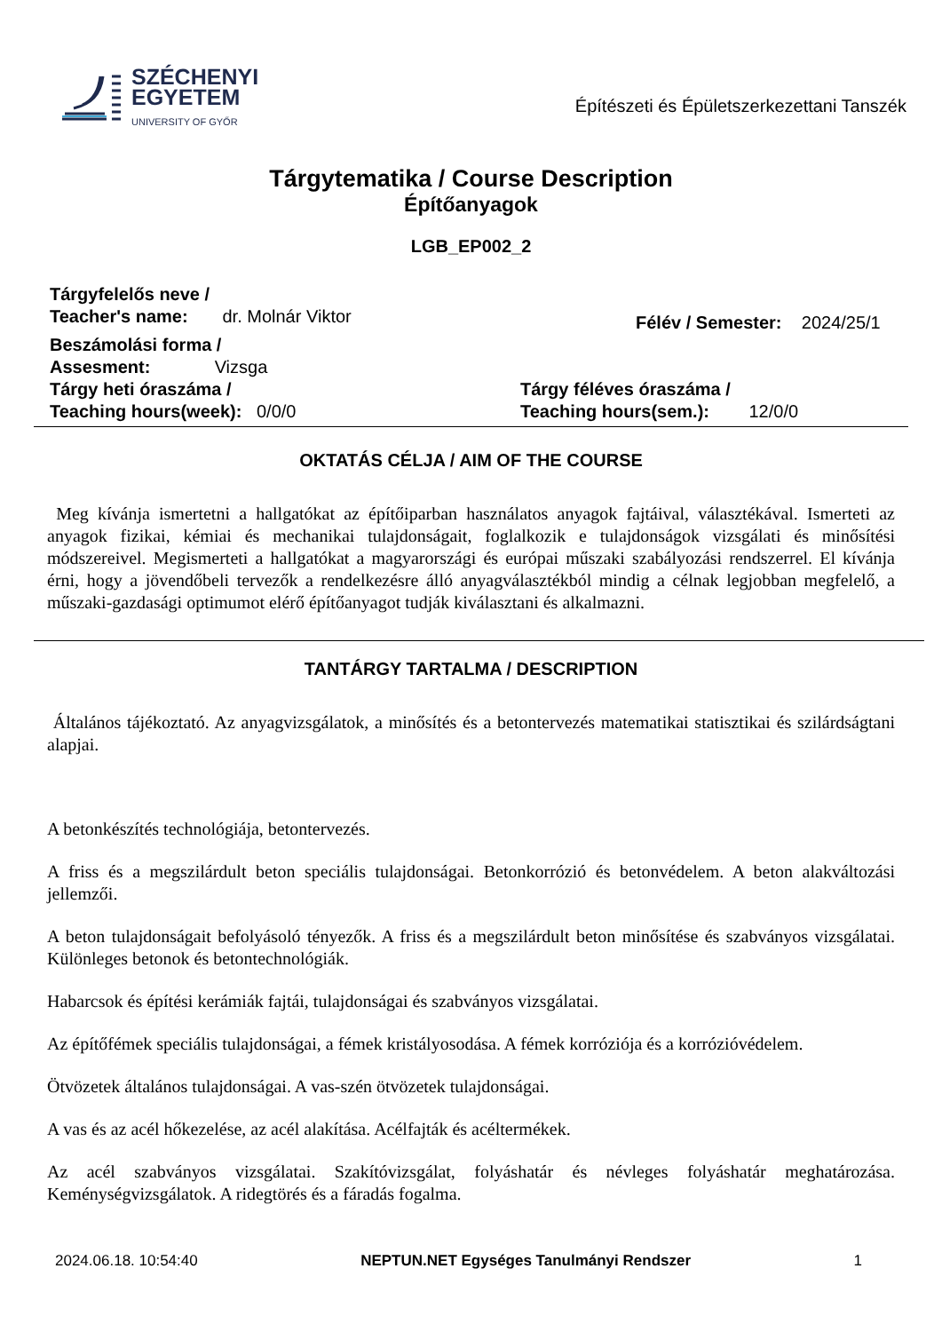SZÉCHENYI
EGYETEM
UNIVERSITY OF GYŐR
Építészeti és Épületszerkezettani Tanszék
Tárgytematika / Course Description
Építőanyagok
LGB_EP002_2
Tárgyfelelős neve /
Teacher's name: dr. Molnár Viktor
Félév / Semester: 2024/25/1
Beszámolási forma /
Assesment: Vizsga
Tárgy heti óraszáma /
Teaching hours(week): 0/0/0
Tárgy féléves óraszáma /
Teaching hours(sem.): 12/0/0
OKTATÁS CÉLJA / AIM OF THE COURSE
Meg kívánja ismertetni a hallgatókat az építőiparban használatos anyagok fajtáival, választékával. Ismerteti az anyagok fizikai, kémiai és mechanikai tulajdonságait, foglalkozik e tulajdonságok vizsgálati és minősítési módszereivel. Megismerteti a hallgatókat a magyarországi és európai műszaki szabályozási rendszerrel. El kívánja érni, hogy a jövendőbeli tervezők a rendelkezésre álló anyagválasztékból mindig a célnak legjobban megfelelő, a műszaki-gazdasági optimumot elérő építőanyagot tudják kiválasztani és alkalmazni.
TANTÁRGY TARTALMA / DESCRIPTION
Általános tájékoztató. Az anyagvizsgálatok, a minősítés és a betontervezés matematikai statisztikai és szilárdságtani alapjai.
A betonkészítés technológiája, betontervezés.
A friss és a megszilárdult beton speciális tulajdonságai. Betonkorrózió és betonvédelem. A beton alakváltozási jellemzői.
A beton tulajdonságait befolyásoló tényezők. A friss és a megszilárdult beton minősítése és szabványos vizsgálatai. Különleges betonok és betontechnológiák.
Habarcsok és építési kerámiák fajtái, tulajdonságai és szabványos vizsgálatai.
Az építőfémek speciális tulajdonságai, a fémek kristályosodása. A fémek korróziója és a korrózióvédelem.
Ötvözetek általános tulajdonságai. A vas-szén ötvözetek tulajdonságai.
A vas és az acél hőkezelése, az acél alakítása. Acélfajták és acéltermékek.
Az acél szabványos vizsgálatai. Szakítóvizsgálat, folyáshatár és névleges folyáshatár meghatározása. Keménységvizsgálatok. A ridegtörés és a fáradás fogalma.
2024.06.18. 10:54:40 NEPTUN.NET Egységes Tanulmányi Rendszer 1